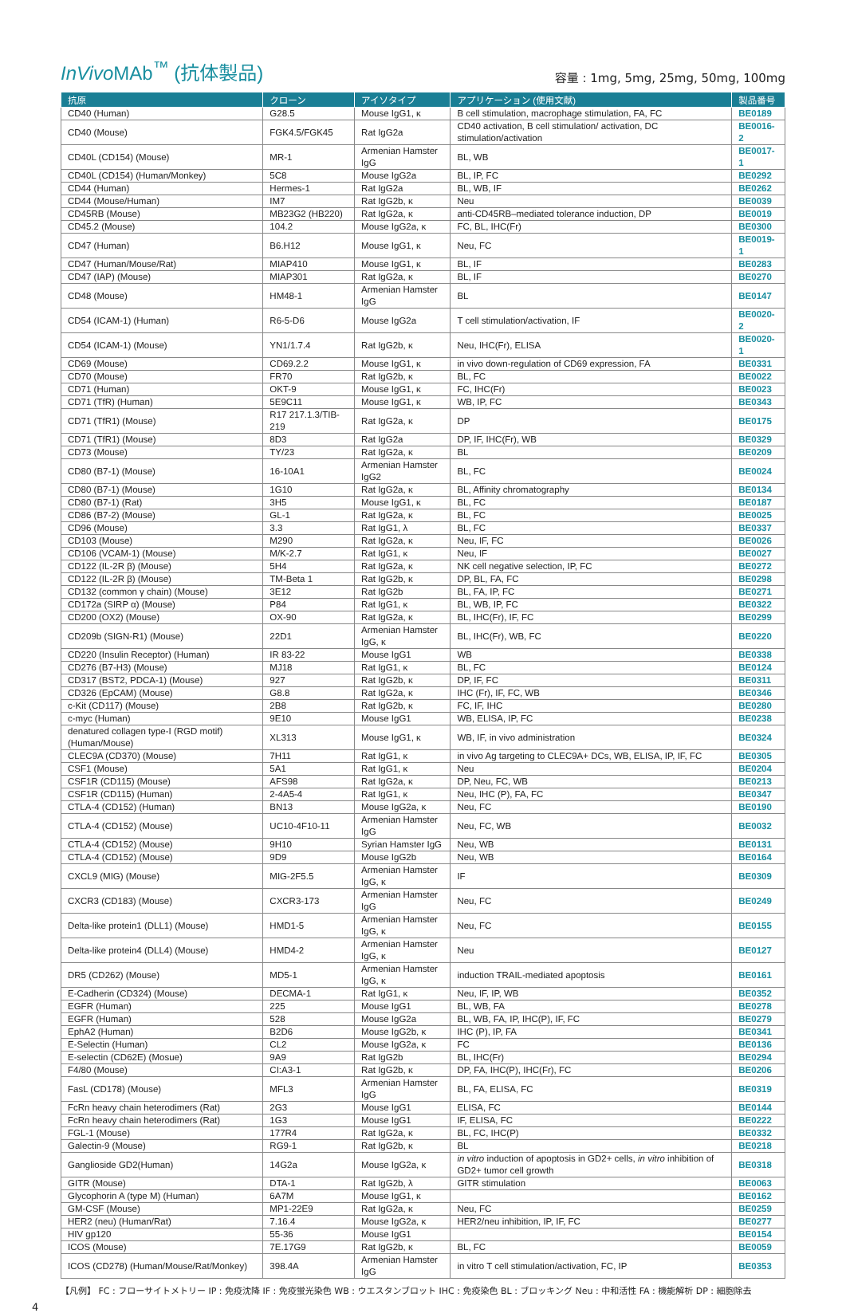InVivo MAb<sup>™</sup> (抗体製品)
容量 : 1mg, 5mg, 25mg, 50mg, 100mg
| 抗原 | クローン | アイソタイプ | アプリケーション (使用文献) | 製品番号 |
| --- | --- | --- | --- | --- |
| CD40 (Human) | G28.5 | Mouse IgG1, κ | B cell stimulation, macrophage stimulation, FA, FC | BE0189 |
| CD40 (Mouse) | FGK4.5/FGK45 | Rat IgG2a | CD40 activation, B cell stimulation/ activation, DC stimulation/activation | BE0016-2 |
| CD40L (CD154) (Mouse) | MR-1 | Armenian Hamster IgG | BL, WB | BE0017-1 |
| CD40L (CD154) (Human/Monkey) | 5C8 | Mouse IgG2a | BL, IP, FC | BE0292 |
| CD44 (Human) | Hermes-1 | Rat IgG2a | BL, WB, IF | BE0262 |
| CD44 (Mouse/Human) | IM7 | Rat IgG2b, κ | Neu | BE0039 |
| CD45RB (Mouse) | MB23G2 (HB220) | Rat IgG2a, κ | anti-CD45RB–mediated tolerance induction, DP | BE0019 |
| CD45.2 (Mouse) | 104.2 | Mouse IgG2a, κ | FC, BL, IHC(Fr) | BE0300 |
| CD47 (Human) | B6.H12 | Mouse IgG1, κ | Neu, FC | BE0019-1 |
| CD47 (Human/Mouse/Rat) | MIAP410 | Mouse IgG1, κ | BL, IF | BE0283 |
| CD47 (IAP) (Mouse) | MIAP301 | Rat IgG2a, κ | BL, IF | BE0270 |
| CD48 (Mouse) | HM48-1 | Armenian Hamster IgG | BL | BE0147 |
| CD54 (ICAM-1) (Human) | R6-5-D6 | Mouse IgG2a | T cell stimulation/activation, IF | BE0020-2 |
| CD54 (ICAM-1) (Mouse) | YN1/1.7.4 | Rat IgG2b, κ | Neu, IHC(Fr), ELISA | BE0020-1 |
| CD69 (Mouse) | CD69.2.2 | Mouse IgG1, κ | in vivo down-regulation of CD69 expression, FA | BE0331 |
| CD70 (Mouse) | FR70 | Rat IgG2b, κ | BL, FC | BE0022 |
| CD71 (Human) | OKT-9 | Mouse IgG1, κ | FC, IHC(Fr) | BE0023 |
| CD71 (TfR) (Human) | 5E9C11 | Mouse IgG1, κ | WB, IP, FC | BE0343 |
| CD71 (TfR1) (Mouse) | R17 217.1.3/TIB-219 | Rat IgG2a, κ | DP | BE0175 |
| CD71 (TfR1) (Mouse) | 8D3 | Rat IgG2a | DP, IF, IHC(Fr), WB | BE0329 |
| CD73 (Mouse) | TY/23 | Rat IgG2a, κ | BL | BE0209 |
| CD80 (B7-1) (Mouse) | 16-10A1 | Armenian Hamster IgG2 | BL, FC | BE0024 |
| CD80 (B7-1) (Mouse) | 1G10 | Rat IgG2a, κ | BL, Affinity chromatography | BE0134 |
| CD80 (B7-1) (Rat) | 3H5 | Mouse IgG1, κ | BL, FC | BE0187 |
| CD86 (B7-2) (Mouse) | GL-1 | Rat IgG2a, κ | BL, FC | BE0025 |
| CD96 (Mouse) | 3.3 | Rat IgG1, λ | BL, FC | BE0337 |
| CD103 (Mouse) | M290 | Rat IgG2a, κ | Neu, IF, FC | BE0026 |
| CD106 (VCAM-1) (Mouse) | M/K-2.7 | Rat IgG1, κ | Neu, IF | BE0027 |
| CD122 (IL-2R β) (Mouse) | 5H4 | Rat IgG2a, κ | NK cell negative selection, IP, FC | BE0272 |
| CD122 (IL-2R β) (Mouse) | TM-Beta 1 | Rat IgG2b, κ | DP, BL, FA, FC | BE0298 |
| CD132 (common γ chain) (Mouse) | 3E12 | Rat IgG2b | BL, FA, IP, FC | BE0271 |
| CD172a (SIRP α) (Mouse) | P84 | Rat IgG1, κ | BL, WB, IP, FC | BE0322 |
| CD200 (OX2) (Mouse) | OX-90 | Rat IgG2a, κ | BL, IHC(Fr), IF, FC | BE0299 |
| CD209b (SIGN-R1) (Mouse) | 22D1 | Armenian Hamster IgG, κ | BL, IHC(Fr), WB, FC | BE0220 |
| CD220 (Insulin Receptor) (Human) | IR 83-22 | Mouse IgG1 | WB | BE0338 |
| CD276 (B7-H3) (Mouse) | MJ18 | Rat IgG1, κ | BL, FC | BE0124 |
| CD317 (BST2, PDCA-1) (Mouse) | 927 | Rat IgG2b, κ | DP, IF, FC | BE0311 |
| CD326 (EpCAM) (Mouse) | G8.8 | Rat IgG2a, κ | IHC (Fr), IF, FC, WB | BE0346 |
| c-Kit (CD117) (Mouse) | 2B8 | Rat IgG2b, κ | FC, IF, IHC | BE0280 |
| c-myc (Human) | 9E10 | Mouse IgG1 | WB, ELISA, IP, FC | BE0238 |
| denatured collagen type-I (RGD motif) (Human/Mouse) | XL313 | Mouse IgG1, κ | WB, IF, in vivo administration | BE0324 |
| CLEC9A (CD370) (Mouse) | 7H11 | Rat IgG1, κ | in vivo Ag targeting to CLEC9A+ DCs, WB, ELISA, IP, IF, FC | BE0305 |
| CSF1 (Mouse) | 5A1 | Rat IgG1, κ | Neu | BE0204 |
| CSF1R (CD115) (Mouse) | AFS98 | Rat IgG2a, κ | DP, Neu, FC, WB | BE0213 |
| CSF1R (CD115) (Human) | 2-4A5-4 | Rat IgG1, κ | Neu, IHC (P), FA, FC | BE0347 |
| CTLA-4 (CD152) (Human) | BN13 | Mouse IgG2a, κ | Neu, FC | BE0190 |
| CTLA-4 (CD152) (Mouse) | UC10-4F10-11 | Armenian Hamster IgG | Neu, FC, WB | BE0032 |
| CTLA-4 (CD152) (Mouse) | 9H10 | Syrian Hamster IgG | Neu, WB | BE0131 |
| CTLA-4 (CD152) (Mouse) | 9D9 | Mouse IgG2b | Neu, WB | BE0164 |
| CXCL9 (MIG) (Mouse) | MIG-2F5.5 | Armenian Hamster IgG, κ | IF | BE0309 |
| CXCR3 (CD183) (Mouse) | CXCR3-173 | Armenian Hamster IgG | Neu, FC | BE0249 |
| Delta-like protein1 (DLL1) (Mouse) | HMD1-5 | Armenian Hamster IgG, κ | Neu, FC | BE0155 |
| Delta-like protein4 (DLL4) (Mouse) | HMD4-2 | Armenian Hamster IgG, κ | Neu | BE0127 |
| DR5 (CD262) (Mouse) | MD5-1 | Armenian Hamster IgG, κ | induction TRAIL-mediated apoptosis | BE0161 |
| E-Cadherin (CD324) (Mouse) | DECMA-1 | Rat IgG1, κ | Neu, IF, IP, WB | BE0352 |
| EGFR (Human) | 225 | Mouse IgG1 | BL, WB, FA | BE0278 |
| EGFR (Human) | 528 | Mouse IgG2a | BL, WB, FA, IP, IHC(P), IF, FC | BE0279 |
| EphA2 (Human) | B2D6 | Mouse IgG2b, κ | IHC (P), IP, FA | BE0341 |
| E-Selectin (Human) | CL2 | Mouse IgG2a, κ | FC | BE0136 |
| E-selectin (CD62E) (Mosue) | 9A9 | Rat IgG2b | BL, IHC(Fr) | BE0294 |
| F4/80 (Mouse) | CI:A3-1 | Rat IgG2b, κ | DP, FA, IHC(P), IHC(Fr), FC | BE0206 |
| FasL (CD178) (Mouse) | MFL3 | Armenian Hamster IgG | BL, FA, ELISA, FC | BE0319 |
| FcRn heavy chain heterodimers (Rat) | 2G3 | Mouse IgG1 | ELISA, FC | BE0144 |
| FcRn heavy chain heterodimers (Rat) | 1G3 | Mouse IgG1 | IF, ELISA, FC | BE0222 |
| FGL-1 (Mouse) | 177R4 | Rat IgG2a, κ | BL, FC, IHC(P) | BE0332 |
| Galectin-9 (Mouse) | RG9-1 | Rat IgG2b, κ | BL | BE0218 |
| Ganglioside GD2(Human) | 14G2a | Mouse IgG2a, κ | in vitro induction of apoptosis in GD2+ cells, in vitro inhibition of GD2+ tumor cell growth | BE0318 |
| GITR (Mouse) | DTA-1 | Rat IgG2b, λ | GITR stimulation | BE0063 |
| Glycophorin A (type M) (Human) | 6A7M | Mouse IgG1, κ | | BE0162 |
| GM-CSF (Mouse) | MP1-22E9 | Rat IgG2a, κ | Neu, FC | BE0259 |
| HER2 (neu) (Human/Rat) | 7.16.4 | Mouse IgG2a, κ | HER2/neu inhibition, IP, IF, FC | BE0277 |
| HIV gp120 | 55-36 | Mouse IgG1 | | BE0154 |
| ICOS (Mouse) | 7E.17G9 | Rat IgG2b, κ | BL, FC | BE0059 |
| ICOS (CD278) (Human/Mouse/Rat/Monkey) | 398.4A | Armenian Hamster IgG | in vitro T cell stimulation/activation, FC, IP | BE0353 |
【凡例】 FC : フローサイトメトリー IP : 免疫沈降 IF : 免疫蛍光染色 WB : ウエスタンブロット IHC : 免疫染色 BL : ブロッキング Neu : 中和活性 FA : 機能解析 DP : 細胞除去
4